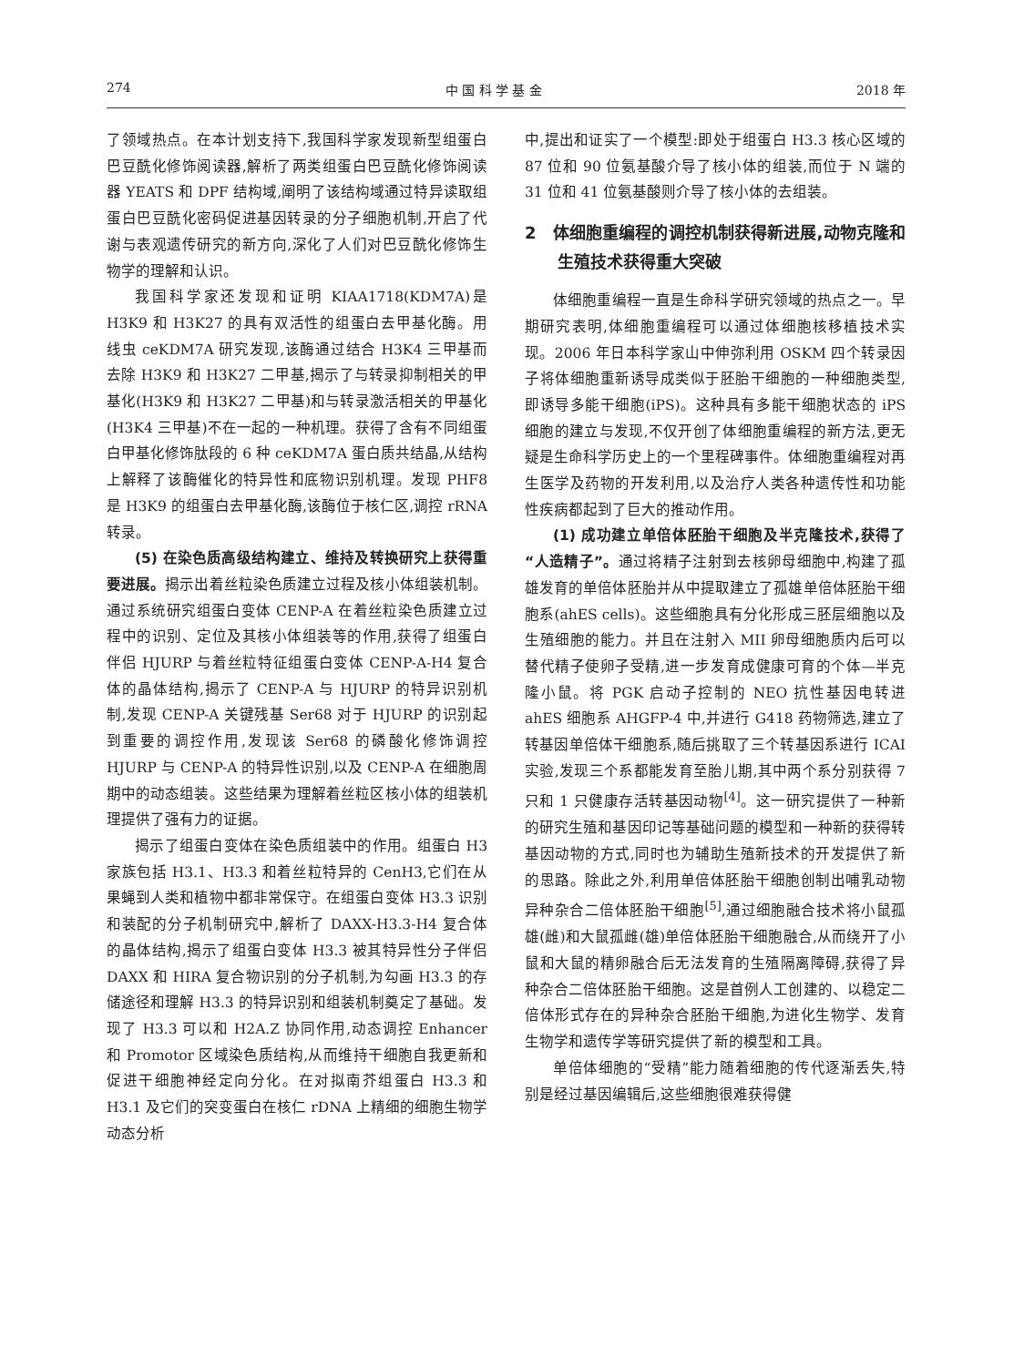274 中 国 科 学 基 金 2018 年
了领域热点。在本计划支持下,我国科学家发现新型组蛋白巴豆酰化修饰阅读器,解析了两类组蛋白巴豆酰化修饰阅读器 YEATS 和 DPF 结构域,阐明了该结构域通过特异读取组蛋白巴豆酰化密码促进基因转录的分子细胞机制,开启了代谢与表观遗传研究的新方向,深化了人们对巴豆酰化修饰生物学的理解和认识。
我国科学家还发现和证明 KIAA1718(KDM7A)是 H3K9 和 H3K27 的具有双活性的组蛋白去甲基化酶。用线虫 ceKDM7A 研究发现,该酶通过结合 H3K4 三甲基而去除 H3K9 和 H3K27 二甲基,揭示了与转录抑制相关的甲基化(H3K9 和 H3K27 二甲基)和与转录激活相关的甲基化(H3K4 三甲基)不在一起的一种机理。获得了含有不同组蛋白甲基化修饰肽段的 6 种 ceKDM7A 蛋白质共结晶,从结构上解释了该酶催化的特异性和底物识别机理。发现 PHF8 是 H3K9 的组蛋白去甲基化酶,该酶位于核仁区,调控 rRNA 转录。
(5) 在染色质高级结构建立、维持及转换研究上获得重要进展。揭示出着丝粒染色质建立过程及核小体组装机制。通过系统研究组蛋白变体 CENP-A 在着丝粒染色质建立过程中的识别、定位及其核小体组装等的作用,获得了组蛋白伴侣 HJURP 与着丝粒特征组蛋白变体 CENP-A-H4 复合体的晶体结构,揭示了 CENP-A 与 HJURP 的特异识别机制,发现 CENP-A 关键残基 Ser68 对于 HJURP 的识别起到重要的调控作用,发现该 Ser68 的磷酸化修饰调控 HJURP 与 CENP-A 的特异性识别,以及 CENP-A 在细胞周期中的动态组装。这些结果为理解着丝粒区核小体的组装机理提供了强有力的证据。
揭示了组蛋白变体在染色质组装中的作用。组蛋白 H3 家族包括 H3.1、H3.3 和着丝粒特异的 CenH3,它们在从果蝇到人类和植物中都非常保守。在组蛋白变体 H3.3 识别和装配的分子机制研究中,解析了 DAXX-H3.3-H4 复合体的晶体结构,揭示了组蛋白变体 H3.3 被其特异性分子伴侣 DAXX 和 HIRA 复合物识别的分子机制,为勾画 H3.3 的存储途径和理解 H3.3 的特异识别和组装机制奠定了基础。发现了 H3.3 可以和 H2A.Z 协同作用,动态调控 Enhancer 和 Promotor 区域染色质结构,从而维持干细胞自我更新和促进干细胞神经定向分化。在对拟南芥组蛋白 H3.3 和 H3.1 及它们的突变蛋白在核仁 rDNA 上精细的细胞生物学动态分析
中,提出和证实了一个模型:即处于组蛋白 H3.3 核心区域的 87 位和 90 位氨基酸介导了核小体的组装,而位于 N 端的 31 位和 41 位氨基酸则介导了核小体的去组装。
2　体细胞重编程的调控机制获得新进展,动物克隆和生殖技术获得重大突破
体细胞重编程一直是生命科学研究领域的热点之一。早期研究表明,体细胞重编程可以通过体细胞核移植技术实现。2006 年日本科学家山中伸弥利用 OSKM 四个转录因子将体细胞重新诱导成类似于胚胎干细胞的一种细胞类型,即诱导多能干细胞(iPS)。这种具有多能干细胞状态的 iPS 细胞的建立与发现,不仅开创了体细胞重编程的新方法,更无疑是生命科学历史上的一个里程碑事件。体细胞重编程对再生医学及药物的开发利用,以及治疗人类各种遗传性和功能性疾病都起到了巨大的推动作用。
(1) 成功建立单倍体胚胎干细胞及半克隆技术,获得了“人造精子”。通过将精子注射到去核卵母细胞中,构建了孤雄发育的单倍体胚胎并从中提取建立了孤雄单倍体胚胎干细胞系(ahES cells)。这些细胞具有分化形成三胚层细胞以及生殖细胞的能力。并且在注射入 MII 卵母细胞质内后可以替代精子使卵子受精,进一步发育成健康可育的个体—半克隆小鼠。将 PGK 启动子控制的 NEO 抗性基因电转进 ahES 细胞系 AHGFP-4 中,并进行 G418 药物筛选,建立了转基因单倍体干细胞系,随后挑取了三个转基因系进行 ICAI 实验,发现三个系都能发育至胎儿期,其中两个系分别获得 7 只和 1 只健康存活转基因动物<sup>[4]</sup>。这一研究提供了一种新的研究生殖和基因印记等基础问题的模型和一种新的获得转基因动物的方式,同时也为辅助生殖新技术的开发提供了新的思路。除此之外,利用单倍体胚胎干细胞创制出哺乳动物异种杂合二倍体胚胎干细胞<sup>[5]</sup>,通过细胞融合技术将小鼠孤雄(雌)和大鼠孤雌(雄)单倍体胚胎干细胞融合,从而绕开了小鼠和大鼠的精卵融合后无法发育的生殖隔离障碍,获得了异种杂合二倍体胚胎干细胞。这是首例人工创建的、以稳定二倍体形式存在的异种杂合胚胎干细胞,为进化生物学、发育生物学和遗传学等研究提供了新的模型和工具。
单倍体细胞的“受精”能力随着细胞的传代逐渐丢失,特别是经过基因编辑后,这些细胞很难获得健